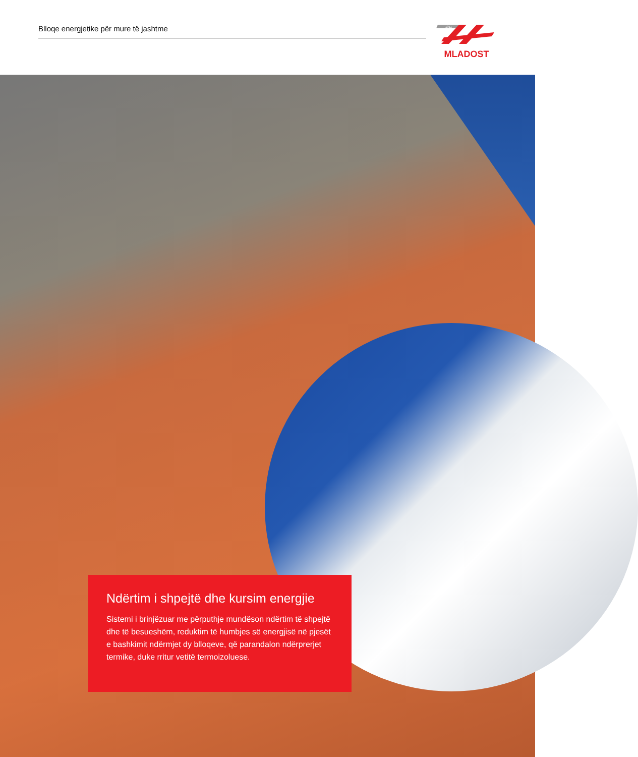Blloqe energjetike për mure të jashtme
1911
MLADOST
Ndërtim i shpejtë dhe kursim energjie
Sistemi i brinjëzuar me përputhje mundëson ndërtim të shpejtë dhe të besueshëm, reduktim të humbjes së energjisë në pjesët e bashkimit ndërmjet dy blloqeve, që parandalon ndërprerjet termike, duke rritur vetitë termoizoluese.